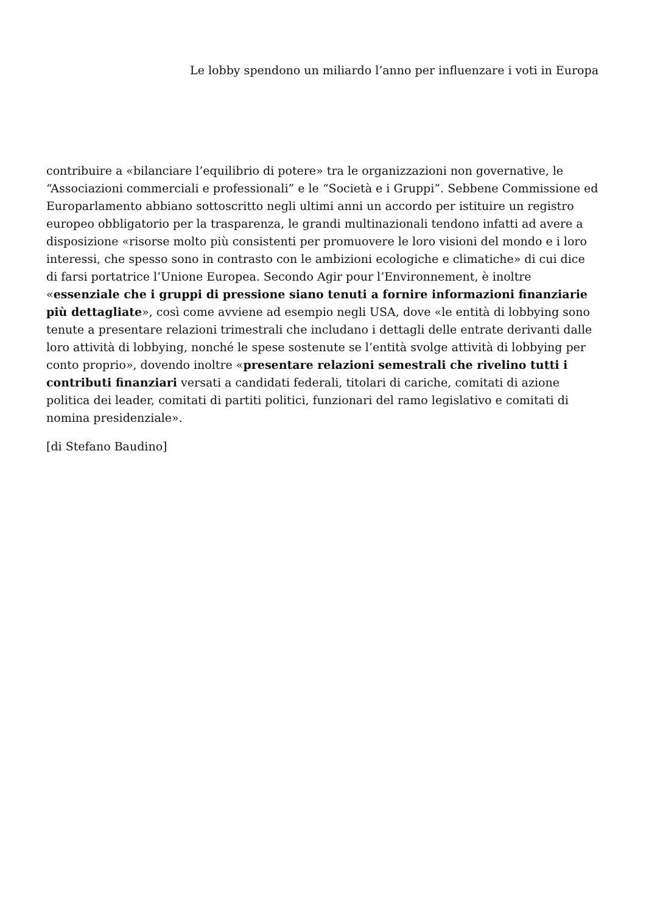Le lobby spendono un miliardo l’anno per influenzare i voti in Europa
contribuire a «bilanciare l’equilibrio di potere» tra le organizzazioni non governative, le “Associazioni commerciali e professionali” e le “Società e i Gruppi”. Sebbene Commissione ed Europarlamento abbiano sottoscritto negli ultimi anni un accordo per istituire un registro europeo obbligatorio per la trasparenza, le grandi multinazionali tendono infatti ad avere a disposizione «risorse molto più consistenti per promuovere le loro visioni del mondo e i loro interessi, che spesso sono in contrasto con le ambizioni ecologiche e climatiche» di cui dice di farsi portatrice l’Unione Europea. Secondo Agir pour l’Environnement, è inoltre «essenziale che i gruppi di pressione siano tenuti a fornire informazioni finanziarie più dettagliate», così come avviene ad esempio negli USA, dove «le entità di lobbying sono tenute a presentare relazioni trimestrali che includano i dettagli delle entrate derivanti dalle loro attività di lobbying, nonché le spese sostenute se l’entità svolge attività di lobbying per conto proprio», dovendo inoltre «presentare relazioni semestrali che rivelino tutti i contributi finanziari versati a candidati federali, titolari di cariche, comitati di azione politica dei leader, comitati di partiti politici, funzionari del ramo legislativo e comitati di nomina presidenziale».
[di Stefano Baudino]